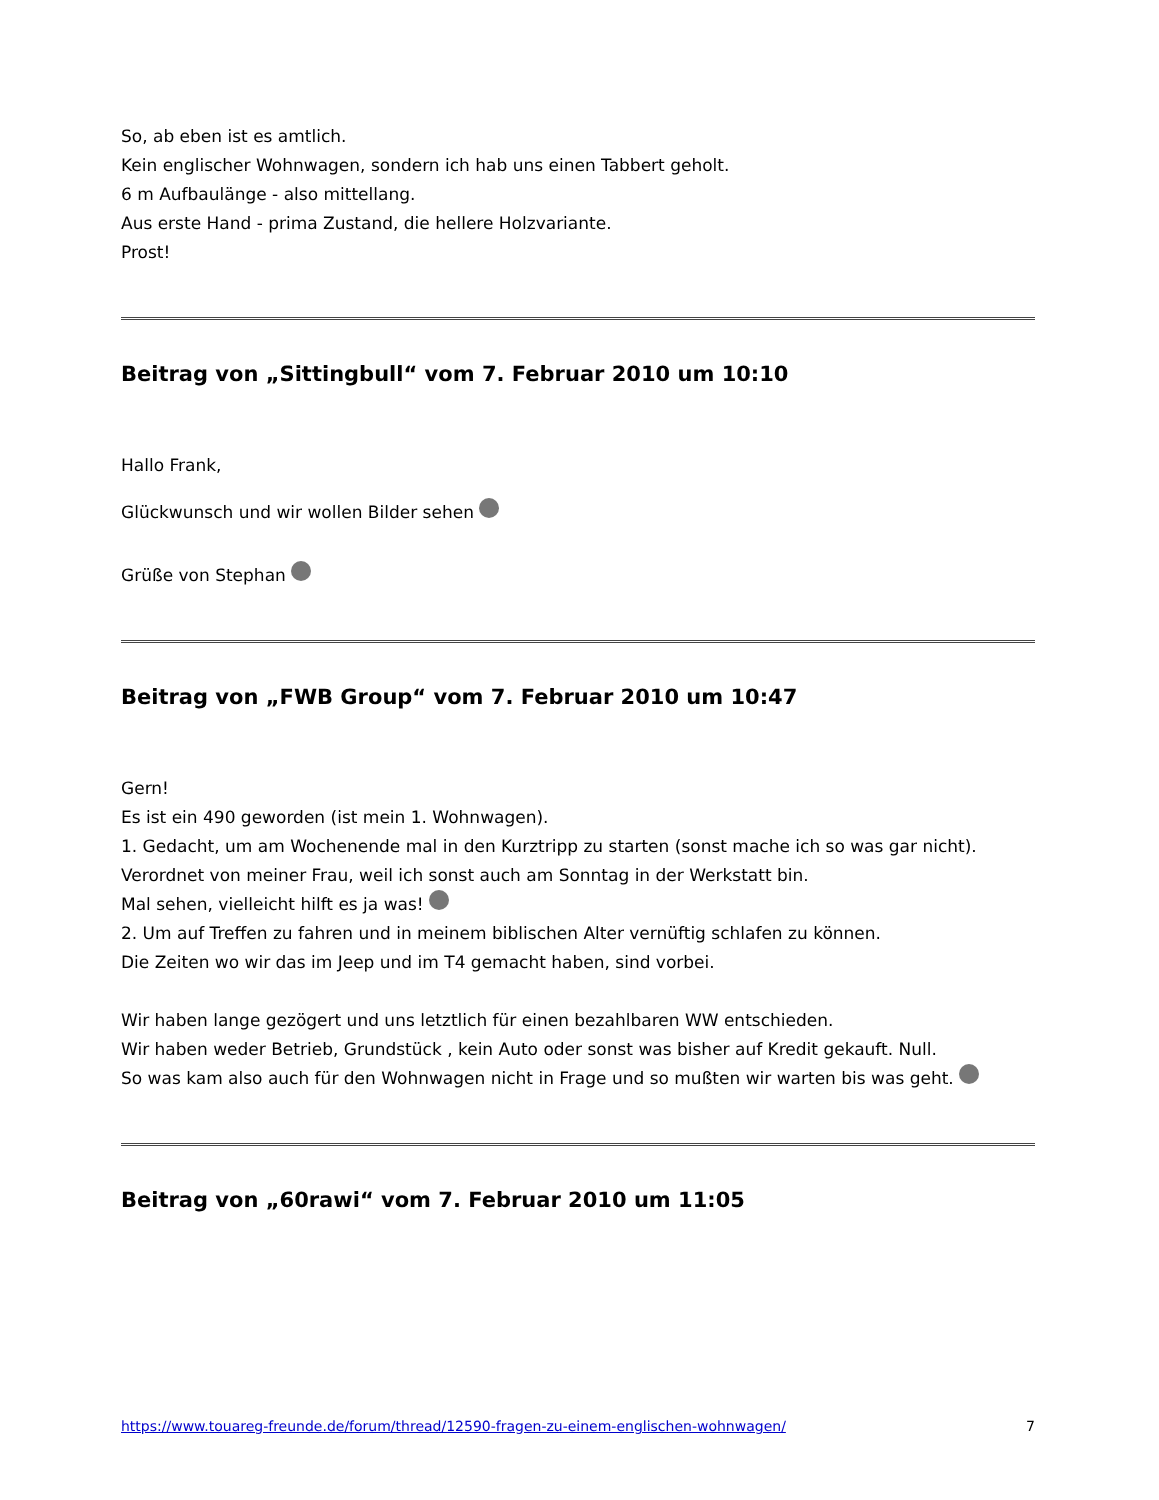So, ab eben ist es amtlich.
Kein englischer Wohnwagen, sondern ich hab uns einen Tabbert geholt.
6 m Aufbaulänge - also mittellang.
Aus erste Hand - prima Zustand, die hellere Holzvariante.
Prost!
Beitrag von „Sittingbull“ vom 7. Februar 2010 um 10:10
Hallo Frank,
Glückwunsch und wir wollen Bilder sehen
Grüße von Stephan
Beitrag von „FWB Group“ vom 7. Februar 2010 um 10:47
Gern!
Es ist ein 490 geworden (ist mein 1. Wohnwagen).
1. Gedacht, um am Wochenende mal in den Kurztripp zu starten (sonst mache ich so was gar nicht).
Verordnet von meiner Frau, weil ich sonst auch am Sonntag in der Werkstatt bin.
Mal sehen, vielleicht hilft es ja was!
2. Um auf Treffen zu fahren und in meinem biblischen Alter vernüftig schlafen zu können.
Die Zeiten wo wir das im Jeep und im T4 gemacht haben, sind vorbei.
Wir haben lange gezögert und uns letztlich für einen bezahlbaren WW entschieden.
Wir haben weder Betrieb, Grundstück , kein Auto oder sonst was bisher auf Kredit gekauft. Null.
So was kam also auch für den Wohnwagen nicht in Frage und so mußten wir warten bis was geht.
Beitrag von „60rawi“ vom 7. Februar 2010 um 11:05
https://www.touareg-freunde.de/forum/thread/12590-fragen-zu-einem-englischen-wohnwagen/ 7